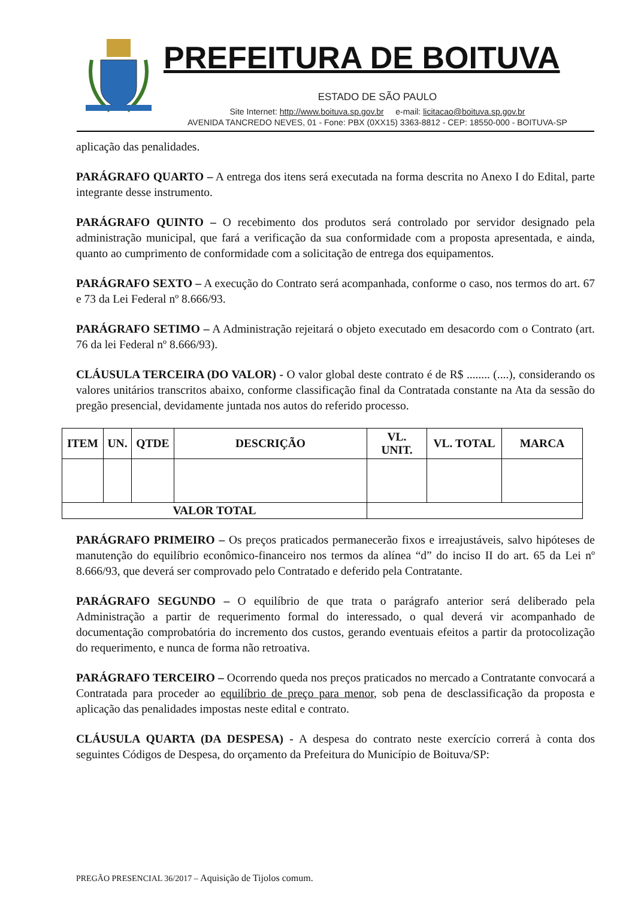PREFEITURA DE BOITUVA
ESTADO DE SÃO PAULO
Site Internet: http://www.boituva.sp.gov.br e-mail: licitacao@boituva.sp.gov.br
AVENIDA TANCREDO NEVES, 01 - Fone: PBX (0XX15) 3363-8812 - CEP: 18550-000 - BOITUVA-SP
aplicação das penalidades.
PARÁGRAFO QUARTO – A entrega dos itens será executada na forma descrita no Anexo I do Edital, parte integrante desse instrumento.
PARÁGRAFO QUINTO – O recebimento dos produtos será controlado por servidor designado pela administração municipal, que fará a verificação da sua conformidade com a proposta apresentada, e ainda, quanto ao cumprimento de conformidade com a solicitação de entrega dos equipamentos.
PARÁGRAFO SEXTO – A execução do Contrato será acompanhada, conforme o caso, nos termos do art. 67 e 73 da Lei Federal nº 8.666/93.
PARÁGRAFO SETIMO – A Administração rejeitará o objeto executado em desacordo com o Contrato (art. 76 da lei Federal nº 8.666/93).
CLÁUSULA TERCEIRA (DO VALOR) - O valor global deste contrato é de R$ ........ (....), considerando os valores unitários transcritos abaixo, conforme classificação final da Contratada constante na Ata da sessão do pregão presencial, devidamente juntada nos autos do referido processo.
| ITEM | UN. | QTDE | DESCRIÇÃO | VL. UNIT. | VL. TOTAL | MARCA |
| --- | --- | --- | --- | --- | --- | --- |
| VALOR TOTAL | | | | | | |
PARÁGRAFO PRIMEIRO – Os preços praticados permanecerão fixos e irreajustáveis, salvo hipóteses de manutenção do equilíbrio econômico-financeiro nos termos da alínea “d” do inciso II do art. 65 da Lei nº 8.666/93, que deverá ser comprovado pelo Contratado e deferido pela Contratante.
PARÁGRAFO SEGUNDO – O equilíbrio de que trata o parágrafo anterior será deliberado pela Administração a partir de requerimento formal do interessado, o qual deverá vir acompanhado de documentação comprobatória do incremento dos custos, gerando eventuais efeitos a partir da protocolização do requerimento, e nunca de forma não retroativa.
PARÁGRAFO TERCEIRO – Ocorrendo queda nos preços praticados no mercado a Contratante convocará a Contratada para proceder ao equilíbrio de preço para menor, sob pena de desclassificação da proposta e aplicação das penalidades impostas neste edital e contrato.
CLÁUSULA QUARTA (DA DESPESA) - A despesa do contrato neste exercício correrá à conta dos seguintes Códigos de Despesa, do orçamento da Prefeitura do Município de Boituva/SP:
PREGÃO PRESENCIAL 36/2017 – Aquisição de Tijolos comum.